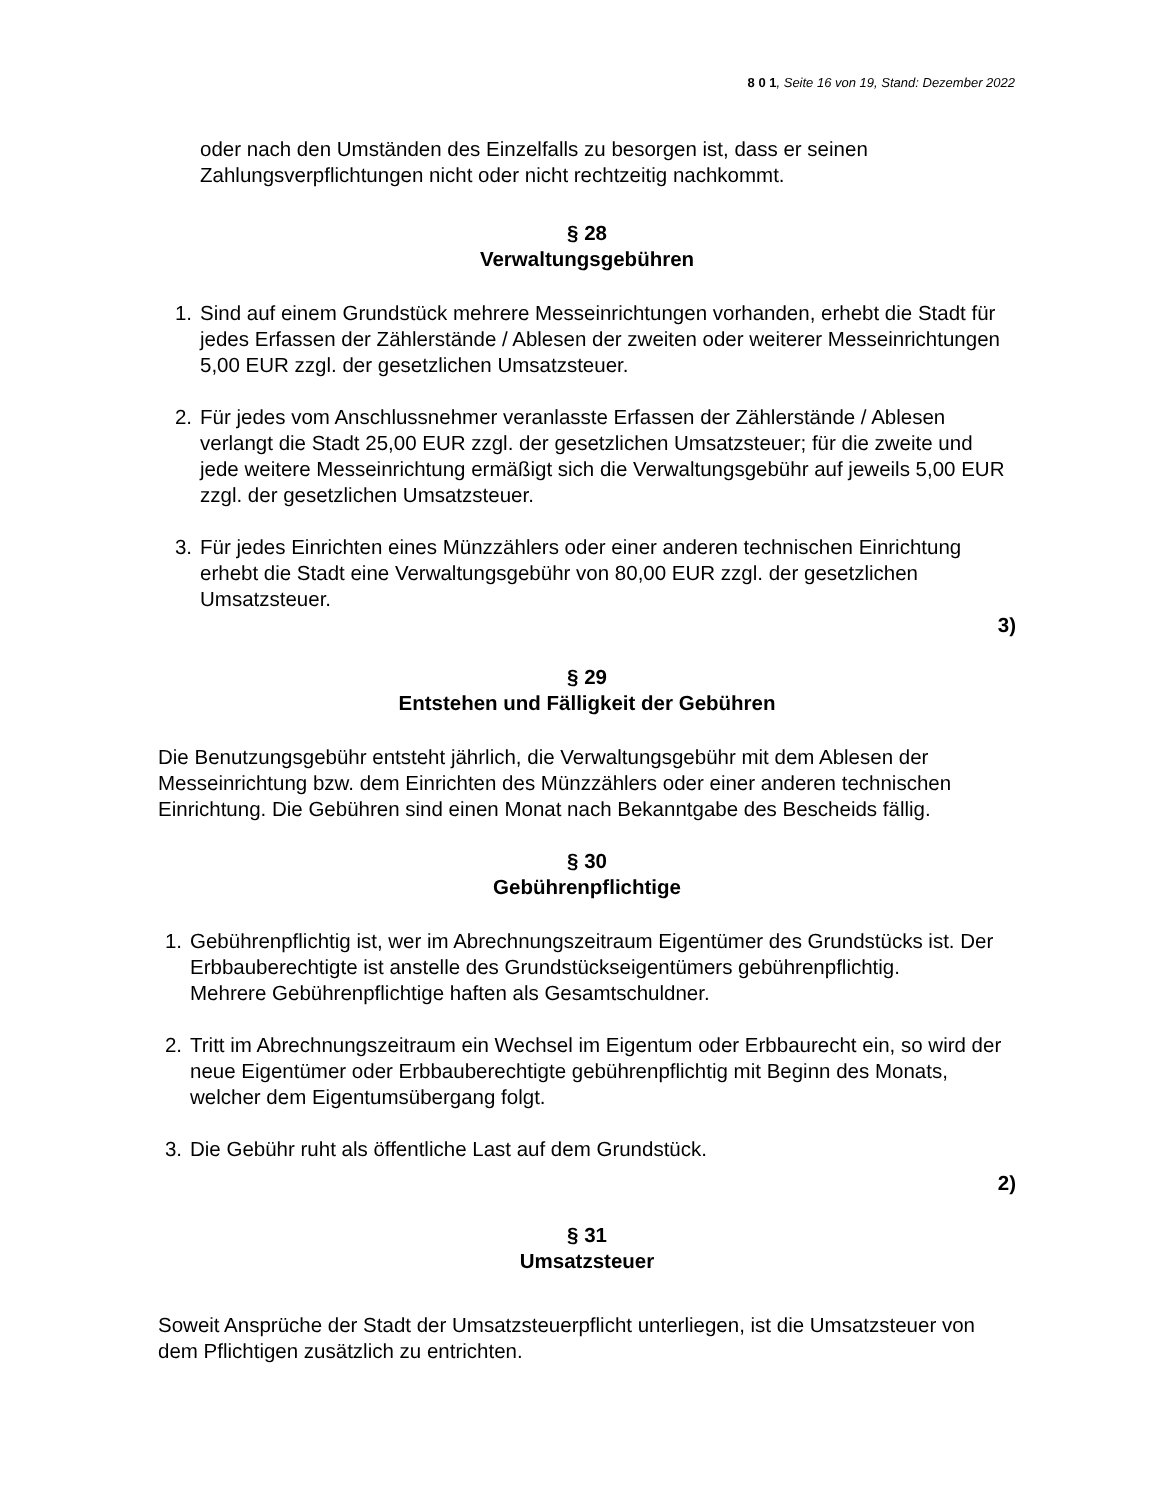8 0 1, Seite 16 von 19, Stand: Dezember 2022
oder nach den Umständen des Einzelfalls zu besorgen ist, dass er seinen Zahlungsverpflichtungen nicht oder nicht rechtzeitig nachkommt.
§ 28
Verwaltungsgebühren
1. Sind auf einem Grundstück mehrere Messeinrichtungen vorhanden, erhebt die Stadt für jedes Erfassen der Zählerstände / Ablesen der zweiten oder weiterer Messeinrichtungen 5,00 EUR zzgl. der gesetzlichen Umsatzsteuer.
2. Für jedes vom Anschlussnehmer veranlasste Erfassen der Zählerstände / Ablesen verlangt die Stadt 25,00 EUR zzgl. der gesetzlichen Umsatzsteuer; für die zweite und jede weitere Messeinrichtung ermäßigt sich die Verwaltungsgebühr auf jeweils 5,00 EUR zzgl. der gesetzlichen Umsatzsteuer.
3. Für jedes Einrichten eines Münzzählers oder einer anderen technischen Einrichtung erhebt die Stadt eine Verwaltungsgebühr von 80,00 EUR zzgl. der gesetzlichen Umsatzsteuer.
3)
§ 29
Entstehen und Fälligkeit der Gebühren
Die Benutzungsgebühr entsteht jährlich, die Verwaltungsgebühr mit dem Ablesen der Messeinrichtung bzw. dem Einrichten des Münzzählers oder einer anderen technischen Einrichtung. Die Gebühren sind einen Monat nach Bekanntgabe des Bescheids fällig.
§ 30
Gebührenpflichtige
1. Gebührenpflichtig ist, wer im Abrechnungszeitraum Eigentümer des Grundstücks ist. Der Erbbauberechtigte ist anstelle des Grundstückseigentümers gebührenpflichtig.
Mehrere Gebührenpflichtige haften als Gesamtschuldner.
2. Tritt im Abrechnungszeitraum ein Wechsel im Eigentum oder Erbbaurecht ein, so wird der neue Eigentümer oder Erbbauberechtigte gebührenpflichtig mit Beginn des Monats, welcher dem Eigentumsübergang folgt.
3. Die Gebühr ruht als öffentliche Last auf dem Grundstück.
2)
§ 31
Umsatzsteuer
Soweit Ansprüche der Stadt der Umsatzsteuerpflicht unterliegen, ist die Umsatzsteuer von dem Pflichtigen zusätzlich zu entrichten.